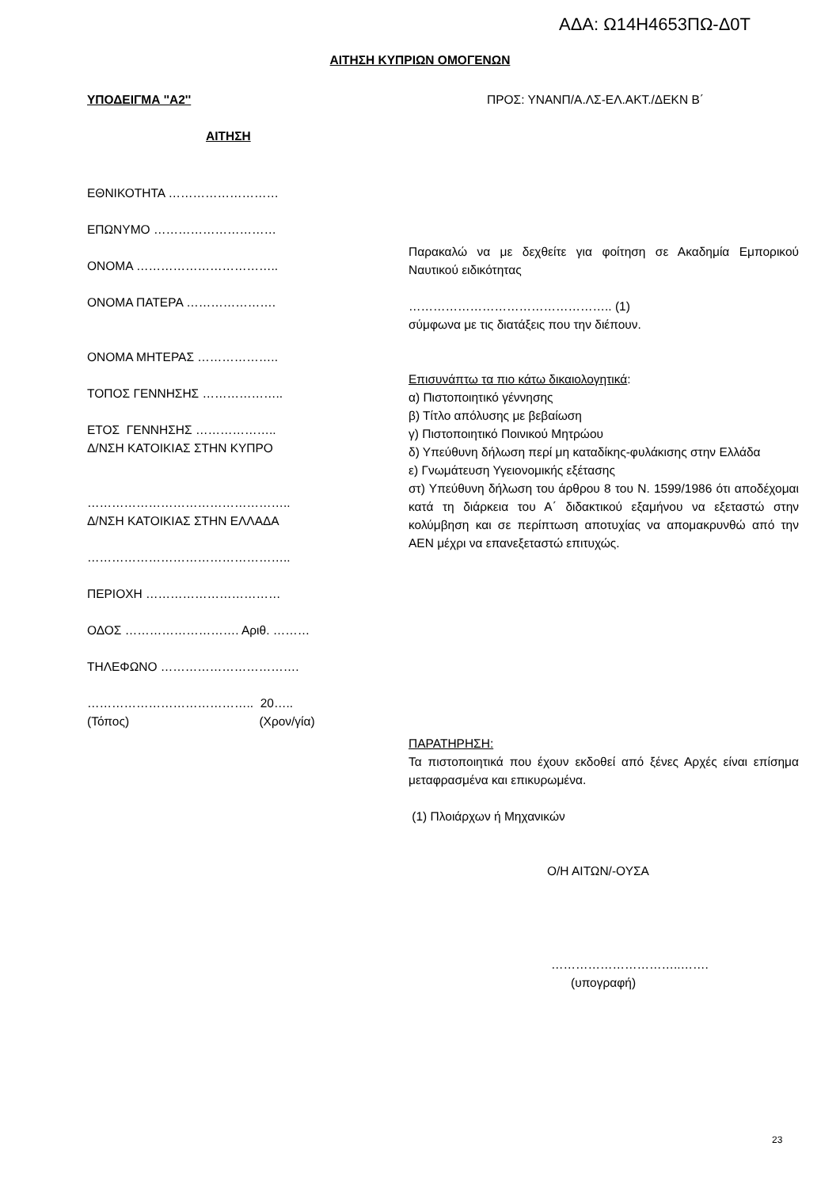ΑΔΑ: Ω14Η4653ΠΩ-Δ0Τ
ΑΙΤΗΣΗ ΚΥΠΡΙΩΝ ΟΜΟΓΕΝΩΝ
ΥΠΟΔΕΙΓΜΑ ''Α2'' ΠΡΟΣ: ΥΝΑΝΠ/Α.ΛΣ-ΕΛ.ΑΚΤ./ΔΕΚΝ Β΄
ΑΙΤΗΣΗ
ΕΘΝΙΚΟΤΗΤΑ ………………………
ΕΠΩΝΥΜΟ …………………………
ΟΝΟΜΑ ……………………………..
ΟΝΟΜΑ ΠΑΤΕΡΑ ………………….
ΟΝΟΜΑ ΜΗΤΕΡΑΣ ………………..
ΤΟΠΟΣ ΓΕΝΝΗΣΗΣ ………………..
ΕΤΟΣ ΓΕΝΝΗΣΗΣ ………………..
Δ/ΝΣΗ ΚΑΤΟΙΚΙΑΣ ΣΤΗΝ ΚΥΠΡΟ
…………………………………………..
Δ/ΝΣΗ ΚΑΤΟΙΚΙΑΣ ΣΤΗΝ ΕΛΛΑΔΑ
…………………………………………..
ΠΕΡΙΟΧΗ ……………………………
ΟΔΟΣ ………………………. Αριθ. ………
ΤΗΛΕΦΩΝΟ …………………………….
………………………………….. 20…..
(Τόπος) (Χρον/γία)
Παρακαλώ να με δεχθείτε για φοίτηση σε Ακαδημία Εμπορικού Ναυτικού ειδικότητας
………………………………………….. (1)
σύμφωνα με τις διατάξεις που την διέπουν.
Επισυνάπτω τα πιο κάτω δικαιολογητικά:
α) Πιστοποιητικό γέννησης
β) Τίτλο απόλυσης με βεβαίωση
γ) Πιστοποιητικό Ποινικού Μητρώου
δ) Υπεύθυνη δήλωση περί μη καταδίκης-φυλάκισης στην Ελλάδα
ε) Γνωμάτευση Υγειονομικής εξέτασης
στ) Υπεύθυνη δήλωση του άρθρου 8 του Ν. 1599/1986 ότι αποδέχομαι κατά τη διάρκεια του Α΄ διδακτικού εξαμήνου να εξεταστώ στην κολύμβηση και σε περίπτωση αποτυχίας να απομακρυνθώ από την ΑΕΝ μέχρι να επανεξεταστώ επιτυχώς.
ΠΑΡΑΤΗΡΗΣΗ:
Τα πιστοποιητικά που έχουν εκδοθεί από ξένες Αρχές είναι επίσημα μεταφρασμένα και επικυρωμένα.
(1) Πλοιάρχων ή Μηχανικών
Ο/Η ΑΙΤΩΝ/-ΟΥΣΑ
…………………………..…….
(υπογραφή)
23